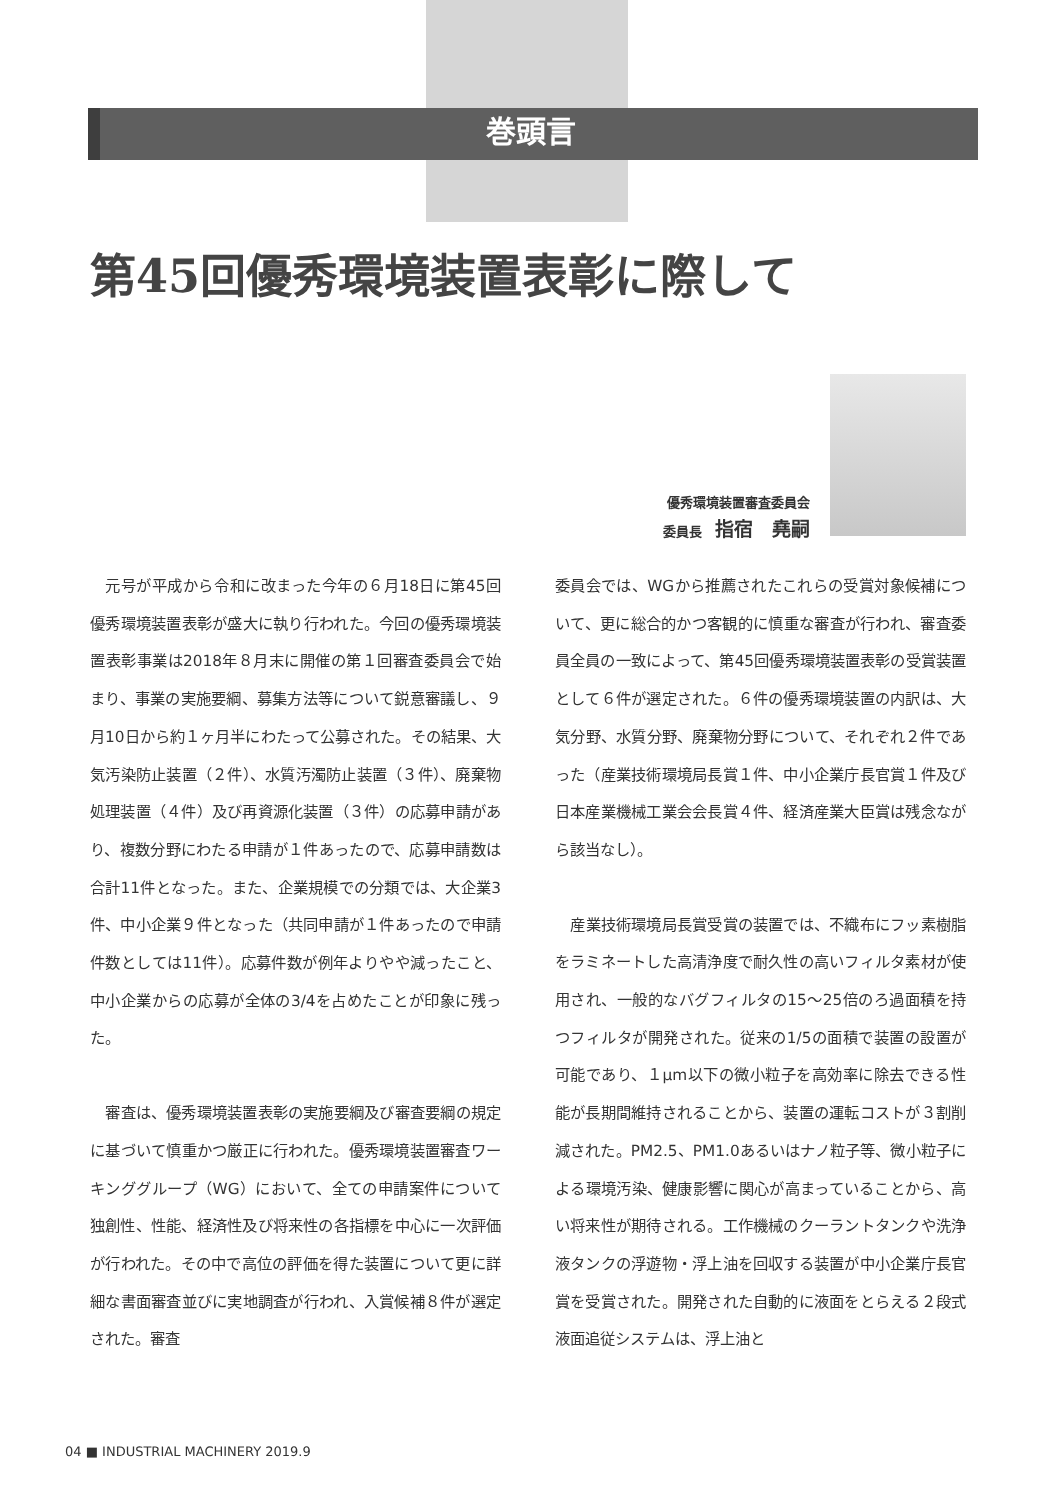巻頭言
第45回優秀環境装置表彰に際して
優秀環境装置審査委員会
委員長　指宿　堯嗣
元号が平成から令和に改まった今年の６月18日に第45回優秀環境装置表彰が盛大に執り行われた。今回の優秀環境装置表彰事業は2018年８月末に開催の第１回審査委員会で始まり、事業の実施要綱、募集方法等について鋭意審議し、９月10日から約１ヶ月半にわたって公募された。その結果、大気汚染防止装置（２件）、水質汚濁防止装置（３件）、廃棄物処理装置（４件）及び再資源化装置（３件）の応募申請があり、複数分野にわたる申請が１件あったので、応募申請数は合計11件となった。また、企業規模での分類では、大企業3件、中小企業９件となった（共同申請が１件あったので申請件数としては11件）。応募件数が例年よりやや減ったこと、中小企業からの応募が全体の3/4を占めたことが印象に残った。
審査は、優秀環境装置表彰の実施要綱及び審査要綱の規定に基づいて慎重かつ厳正に行われた。優秀環境装置審査ワーキンググループ（WG）において、全ての申請案件について独創性、性能、経済性及び将来性の各指標を中心に一次評価が行われた。その中で高位の評価を得た装置について更に詳細な書面審査並びに実地調査が行われ、入賞候補８件が選定された。審査
委員会では、WGから推薦されたこれらの受賞対象候補について、更に総合的かつ客観的に慎重な審査が行われ、審査委員全員の一致によって、第45回優秀環境装置表彰の受賞装置として６件が選定された。６件の優秀環境装置の内訳は、大気分野、水質分野、廃棄物分野について、それぞれ２件であった（産業技術環境局長賞１件、中小企業庁長官賞１件及び日本産業機械工業会会長賞４件、経済産業大臣賞は残念ながら該当なし）。
産業技術環境局長賞受賞の装置では、不織布にフッ素樹脂をラミネートした高清浄度で耐久性の高いフィルタ素材が使用され、一般的なバグフィルタの15～25倍のろ過面積を持つフィルタが開発された。従来の1/5の面積で装置の設置が可能であり、１μm以下の微小粒子を高効率に除去できる性能が長期間維持されることから、装置の運転コストが３割削減された。PM2.5、PM1.0あるいはナノ粒子等、微小粒子による環境汚染、健康影響に関心が高まっていることから、高い将来性が期待される。工作機械のクーラントタンクや洗浄液タンクの浮遊物・浮上油を回収する装置が中小企業庁長官賞を受賞された。開発された自動的に液面をとらえる２段式液面追従システムは、浮上油と
04 ■ INDUSTRIAL MACHINERY 2019.9